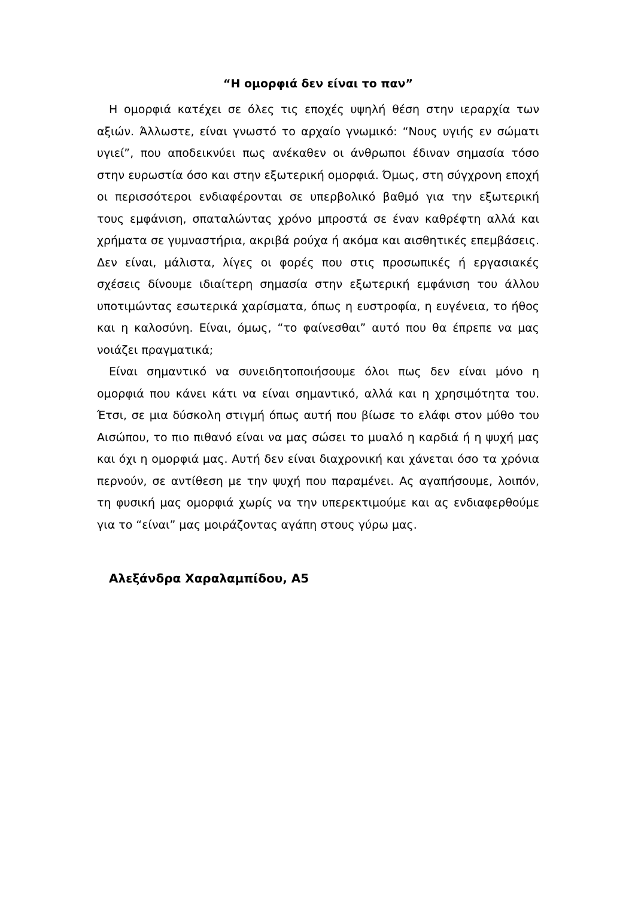“Η ομορφιά δεν είναι το παν”
Η ομορφιά κατέχει σε όλες τις εποχές υψηλή θέση στην ιεραρχία των αξιών. Άλλωστε, είναι γνωστό το αρχαίο γνωμικό: “Νους υγιής εν σώματι υγιεί”, που αποδεικνύει πως ανέκαθεν οι άνθρωποι έδιναν σημασία τόσο στην ευρωστία όσο και στην εξωτερική ομορφιά. Όμως, στη σύγχρονη εποχή οι περισσότεροι ενδιαφέρονται σε υπερβολικό βαθμό για την εξωτερική τους εμφάνιση, σπαταλώντας χρόνο μπροστά σε έναν καθρέφτη αλλά και χρήματα σε γυμναστήρια, ακριβά ρούχα ή ακόμα και αισθητικές επεμβάσεις. Δεν είναι, μάλιστα, λίγες οι φορές που στις προσωπικές ή εργασιακές σχέσεις δίνουμε ιδιαίτερη σημασία στην εξωτερική εμφάνιση του άλλου υποτιμώντας εσωτερικά χαρίσματα, όπως η ευστροφία, η ευγένεια, το ήθος και η καλοσύνη. Είναι, όμως, “το φαίνεσθαι” αυτό που θα έπρεπε να μας νοιάζει πραγματικά;
Είναι σημαντικό να συνειδητοποιήσουμε όλοι πως δεν είναι μόνο η ομορφιά που κάνει κάτι να είναι σημαντικό, αλλά και η χρησιμότητα του. Έτσι, σε μια δύσκολη στιγμή όπως αυτή που βίωσε το ελάφι στον μύθο του Αισώπου, το πιο πιθανό είναι να μας σώσει το μυαλό η καρδιά ή η ψυχή μας και όχι η ομορφιά μας. Αυτή δεν είναι διαχρονική και χάνεται όσο τα χρόνια περνούν, σε αντίθεση με την ψυχή που παραμένει. Ας αγαπήσουμε, λοιπόν, τη φυσική μας ομορφιά χωρίς να την υπερεκτιμούμε και ας ενδιαφερθούμε για το “είναι” μας μοιράζοντας αγάπη στους γύρω μας.
Αλεξάνδρα Χαραλαμπίδου, Α5